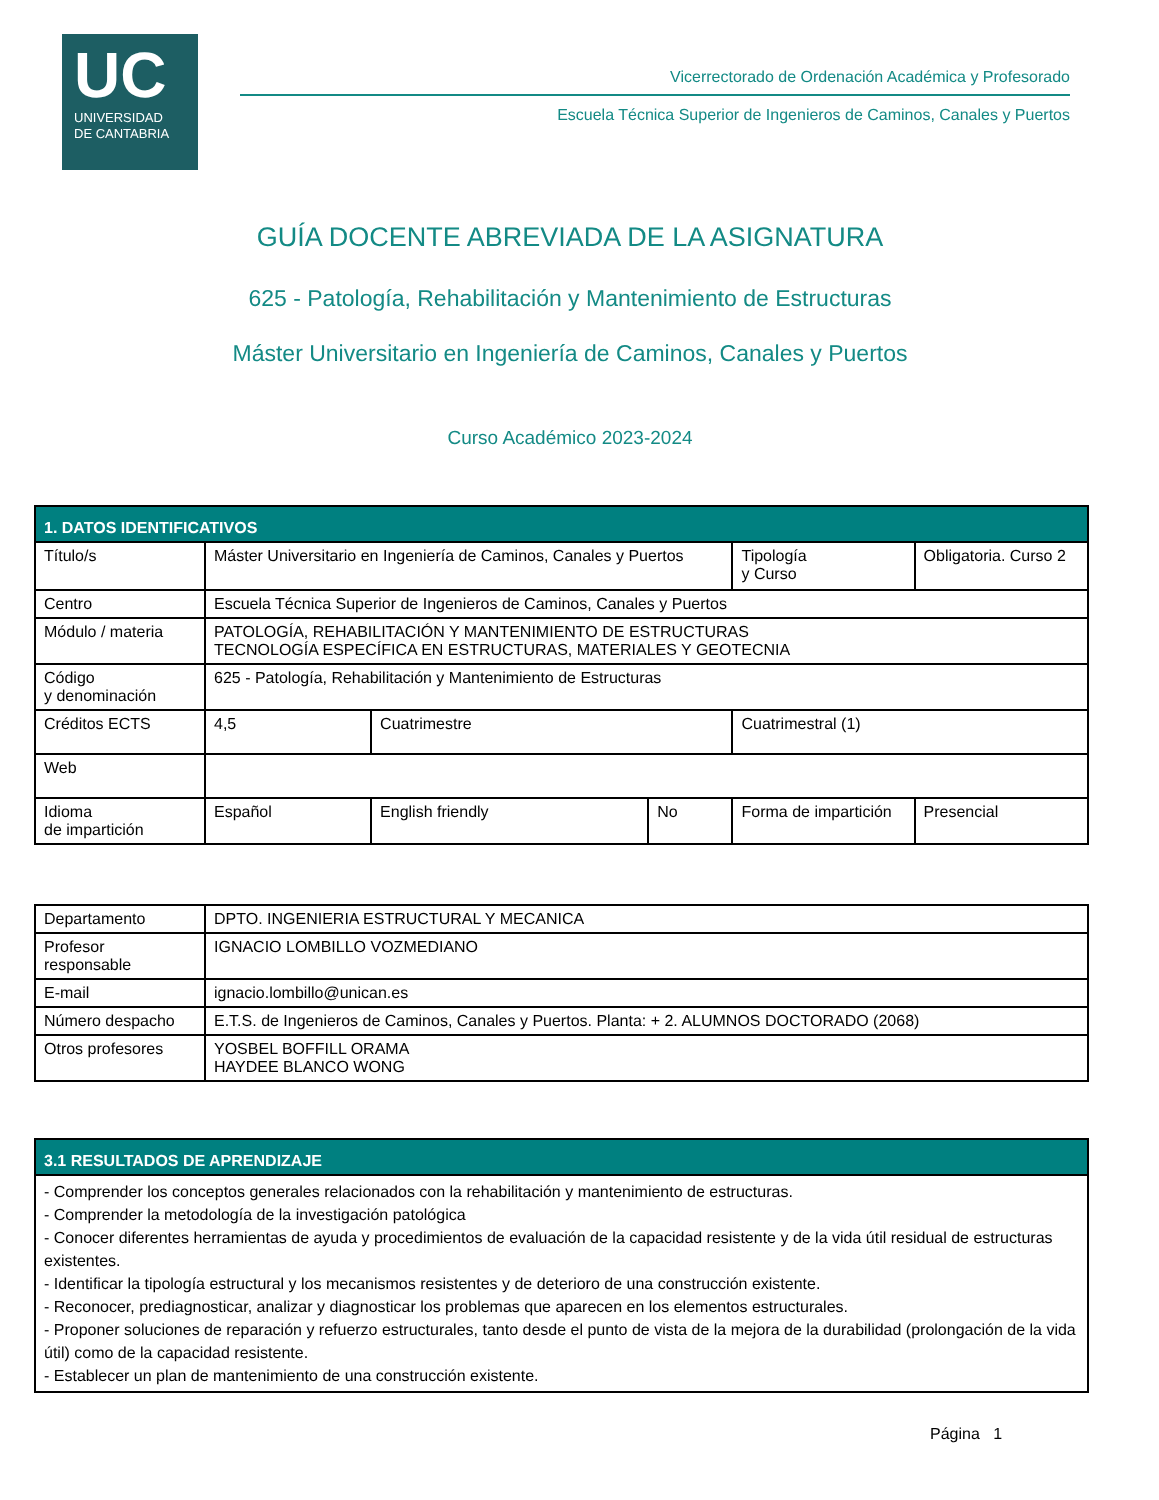UC
UNIVERSIDAD
DE CANTABRIA
Vicerrectorado de Ordenación Académica y Profesorado
Escuela Técnica Superior de Ingenieros de Caminos, Canales y Puertos
GUÍA DOCENTE ABREVIADA DE LA ASIGNATURA
625 - Patología, Rehabilitación y Mantenimiento de Estructuras
Máster Universitario en Ingeniería de Caminos, Canales y Puertos
Curso Académico 2023-2024
| 1. DATOS IDENTIFICATIVOS | | | | | |
| --- | --- | --- | --- | --- | --- |
| Título/s | Máster Universitario en Ingeniería de Caminos, Canales y Puertos | | | Tipología y Curso | Obligatoria. Curso 2 |
| Centro | Escuela Técnica Superior de Ingenieros de Caminos, Canales y Puertos | | | | |
| Módulo / materia | PATOLOGÍA, REHABILITACIÓN Y MANTENIMIENTO DE ESTRUCTURAS TECNOLOGÍA ESPECÍFICA EN ESTRUCTURAS, MATERIALES Y GEOTECNIA | | | | |
| Código y denominación | 625 - Patología, Rehabilitación y Mantenimiento de Estructuras | | | | |
| Créditos ECTS | 4,5 | Cuatrimestre | | Cuatrimestral (1) | |
| Web | | | | | |
| Idioma de impartición | Español | English friendly | No | Forma de impartición | Presencial |
| Departamento | DPTO. INGENIERIA ESTRUCTURAL Y MECANICA |
| Profesor responsable | IGNACIO LOMBILLO VOZMEDIANO |
| E-mail | ignacio.lombillo@unican.es |
| Número despacho | E.T.S. de Ingenieros de Caminos, Canales y Puertos. Planta: + 2. ALUMNOS DOCTORADO (2068) |
| Otros profesores | YOSBEL BOFFILL ORAMA HAYDEE BLANCO WONG |
| 3.1 RESULTADOS DE APRENDIZAJE |
| --- |
| - Comprender los conceptos generales relacionados con la rehabilitación y mantenimiento de estructuras. - Comprender la metodología de la investigación patológica - Conocer diferentes herramientas de ayuda y procedimientos de evaluación de la capacidad resistente y de la vida útil residual de estructuras existentes. - Identificar la tipología estructural y los mecanismos resistentes y de deterioro de una construcción existente. - Reconocer, prediagnosticar, analizar y diagnosticar los problemas que aparecen en los elementos estructurales. - Proponer soluciones de reparación y refuerzo estructurales, tanto desde el punto de vista de la mejora de la durabilidad (prolongación de la vida útil) como de la capacidad resistente. - Establecer un plan de mantenimiento de una construcción existente. |
Página 1